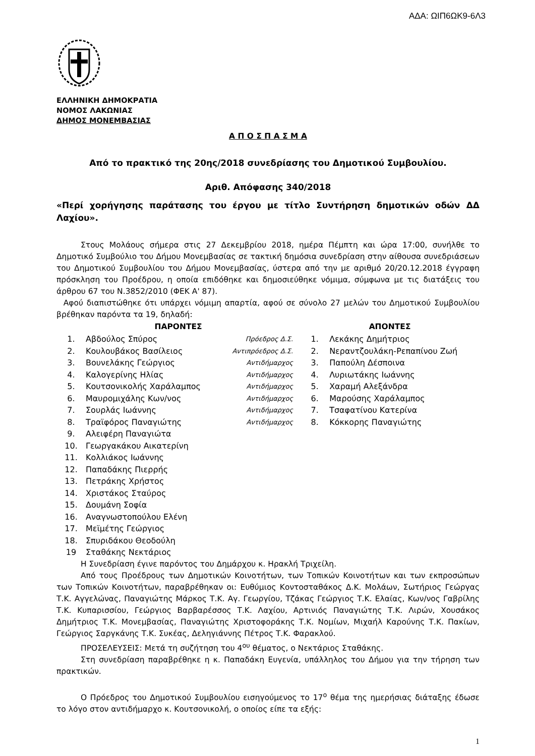ΑΔΑ: ΩΙΠ6ΩΚ9-6Λ3
ΕΛΛΗΝΙΚΗ ΔΗΜΟΚΡΑΤΙΑ
ΝΟΜΟΣ ΛΑΚΩΝΙΑΣ
ΔΗΜΟΣ ΜΟΝΕΜΒΑΣΙΑΣ
Α Π Ο Σ Π Α Σ Μ Α
Από το πρακτικό της 20ης/2018 συνεδρίασης του Δημοτικού Συμβουλίου.
Αριθ. Απόφασης 340/2018
«Περί χορήγησης παράτασης του έργου με τίτλο Συντήρηση δημοτικών οδών ΔΔ Λαχίου».
Στους Μολάους σήμερα στις 27 Δεκεμβρίου 2018, ημέρα Πέμπτη και ώρα 17:00, συνήλθε το Δημοτικό Συμβούλιο του Δήμου Μονεμβασίας σε τακτική δημόσια συνεδρίαση στην αίθουσα συνεδριάσεων του Δημοτικού Συμβουλίου του Δήμου Μονεμβασίας, ύστερα από την με αριθμό 20/20.12.2018 έγγραφη πρόσκληση του Προέδρου, η οποία επιδόθηκε και δημοσιεύθηκε νόμιμα, σύμφωνα με τις διατάξεις του άρθρου 67 του Ν.3852/2010 (ΦΕΚ Α' 87).
Αφού διαπιστώθηκε ότι υπάρχει νόμιμη απαρτία, αφού σε σύνολο 27 μελών του Δημοτικού Συμβουλίου βρέθηκαν παρόντα τα 19, δηλαδή:
| ΠΑΡΟΝΤΕΣ | | | ΑΠΟΝΤΕΣ | |
| --- | --- | --- | --- | --- |
| 1. | Αβδούλος Σπύρος | Πρόεδρος Δ.Σ. | 1. | Λεκάκης Δημήτριος |
| 2. | Κουλουβάκος Βασίλειος | Αντιπρόεδρος Δ.Σ. | 2. | Νεραντζουλάκη-Ρεπαπίνου Ζωή |
| 3. | Βουνελάκης Γεώργιος | Αντιδήμαρχος | 3. | Παπούλη Δέσποινα |
| 4. | Καλογερίνης Ηλίας | Αντιδήμαρχος | 4. | Λυριωτάκης Ιωάννης |
| 5. | Κουτσονικολής Χαράλαμπος | Αντιδήμαρχος | 5. | Χαραμή Αλεξάνδρα |
| 6. | Μαυρομιχάλης Κων/νος | Αντιδήμαρχος | 6. | Μαρούσης Χαράλαμπος |
| 7. | Σουρλάς Ιωάννης | Αντιδήμαρχος | 7. | Τσαφατίνου Κατερίνα |
| 8. | Τραϊφόρος Παναγιώτης | Αντιδήμαρχος | 8. | Κόκκορης Παναγιώτης |
| 9. | Αλειφέρη Παναγιώτα | | | |
| 10. | Γεωργακάκου Αικατερίνη | | | |
| 11. | Κολλιάκος Ιωάννης | | | |
| 12. | Παπαδάκης Πιερρής | | | |
| 13. | Πετράκης Χρήστος | | | |
| 14. | Χριστάκος Σταύρος | | | |
| 15. | Δουμάνη Σοφία | | | |
| 16. | Αναγνωστοπούλου Ελένη | | | |
| 17. | Μεϊμέτης Γεώργιος | | | |
| 18. | Σπυριδάκου Θεοδούλη | | | |
| 19 | Σταθάκης Νεκτάριος | | | |
Η Συνεδρίαση έγινε παρόντος του Δημάρχου κ. Ηρακλή Τριχείλη.
Από τους Προέδρους των Δημοτικών Κοινοτήτων, των Τοπικών Κοινοτήτων και των εκπροσώπων των Τοπικών Κοινοτήτων, παραβρέθηκαν οι: Ευθύμιος Κοντοσταθάκος Δ.Κ. Μολάων, Σωτήριος Γεώργας Τ.Κ. Αγγελώνας, Παναγιώτης Μάρκος Τ.Κ. Αγ. Γεωργίου, Τζάκας Γεώργιος Τ.Κ. Ελαίας, Κων/νος Γαβρίλης Τ.Κ. Κυπαρισσίου, Γεώργιος Βαρβαρέσσος Τ.Κ. Λαχίου, Αρτινιός Παναγιώτης Τ.Κ. Λιρών, Χουσάκος Δημήτριος Τ.Κ. Μονεμβασίας, Παναγιώτης Χριστοφοράκης Τ.Κ. Νομίων, Μιχαήλ Καρούνης Τ.Κ. Πακίων, Γεώργιος Σαργκάνης Τ.Κ. Συκέας, Δεληγιάννης Πέτρος Τ.Κ. Φαρακλού.
ΠΡΟΣΕΛΕΥΣΕΙΣ: Μετά τη συζήτηση του 4<sup>ου</sup> θέματος, ο Νεκτάριος Σταθάκης.
Στη συνεδρίαση παραβρέθηκε η κ. Παπαδάκη Ευγενία, υπάλληλος του Δήμου για την τήρηση των πρακτικών.
Ο Πρόεδρος του Δημοτικού Συμβουλίου εισηγούμενος το 17<sup>ο</sup> θέμα της ημερήσιας διάταξης έδωσε το λόγο στον αντιδήμαρχο κ. Κουτσονικολή, ο οποίος είπε τα εξής:
1